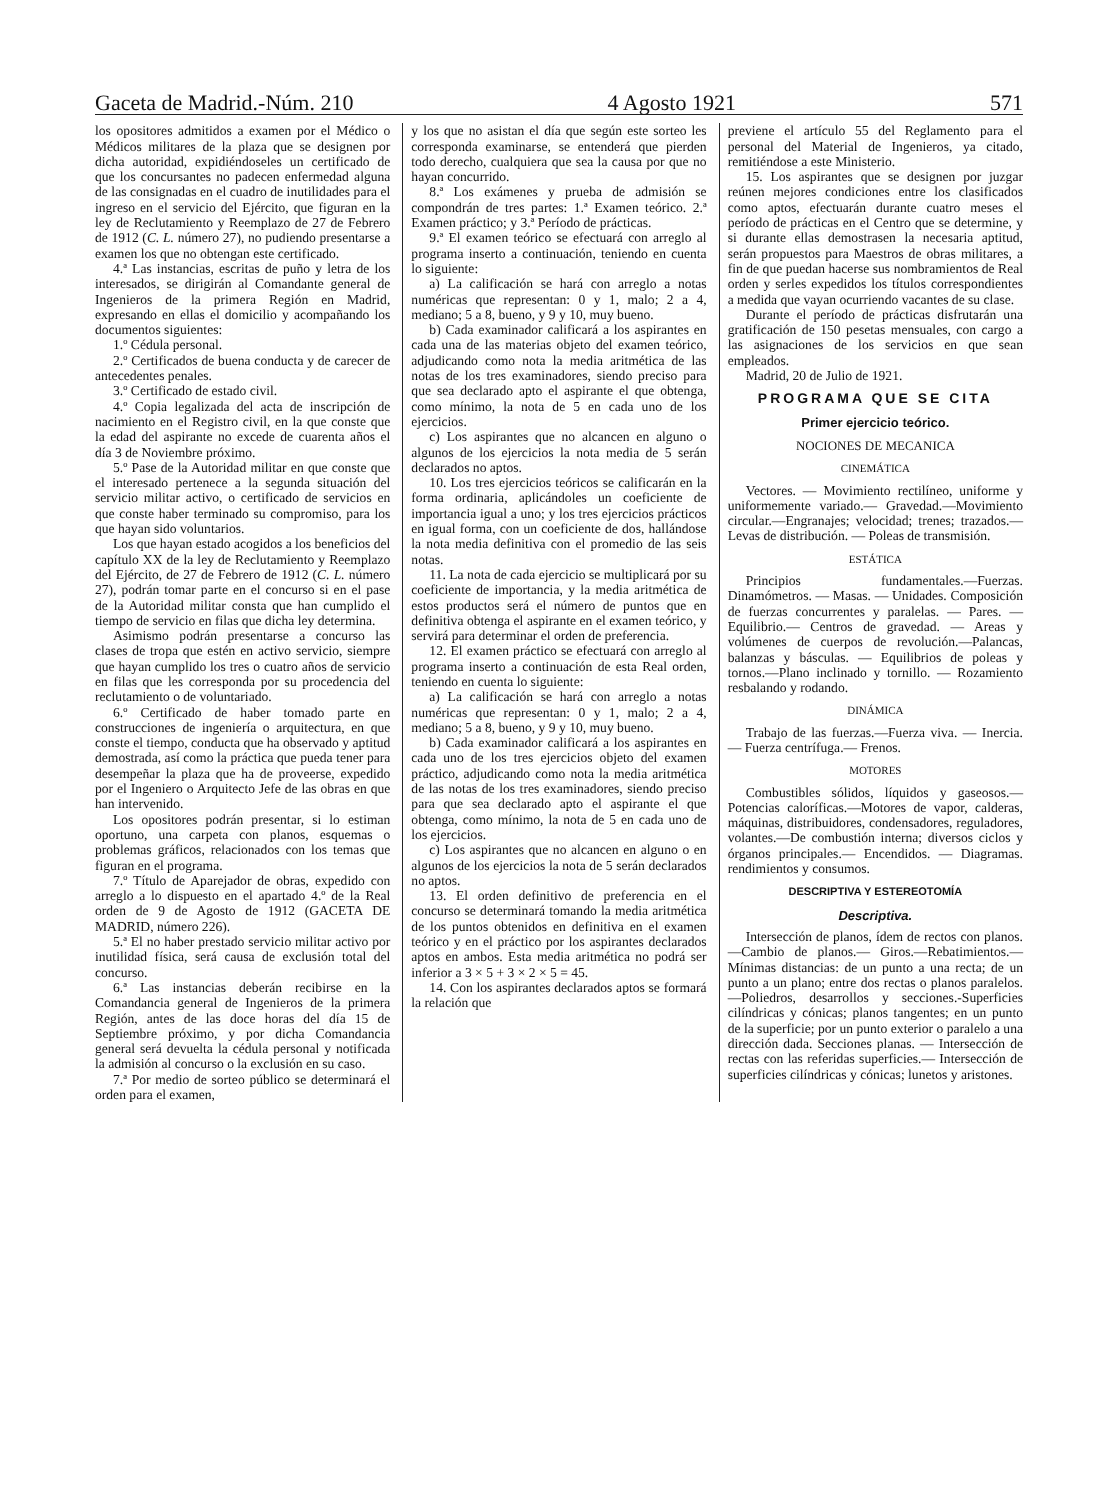Gaceta de Madrid.-Núm. 210 4 Agosto 1921 571
los opositores admitidos a examen por el Médico o Médicos militares de la plaza que se designen por dicha autoridad, expidiéndoseles un certificado de que los concursantes no padecen enfermedad alguna de las consignadas en el cuadro de inutilidades para el ingreso en el servicio del Ejército, que figuran en la ley de Reclutamiento y Reemplazo de 27 de Febrero de 1912 (C. L. número 27), no pudiendo presentarse a examen los que no obtengan este certificado.
4.ª Las instancias, escritas de puño y letra de los interesados, se dirigirán al Comandante general de Ingenieros de la primera Región en Madrid, expresando en ellas el domicilio y acompañando los documentos siguientes:
1.º Cédula personal.
2.º Certificados de buena conducta y de carecer de antecedentes penales.
3.º Certificado de estado civil.
4.º Copia legalizada del acta de inscripción de nacimiento en el Registro civil, en la que conste que la edad del aspirante no excede de cuarenta años el día 3 de Noviembre próximo.
5.º Pase de la Autoridad militar en que conste que el interesado pertenece a la segunda situación del servicio militar activo, o certificado de servicios en que conste haber terminado su compromiso, para los que hayan sido voluntarios.
Los que hayan estado acogidos a los beneficios del capítulo XX de la ley de Reclutamiento y Reemplazo del Ejército, de 27 de Febrero de 1912 (C. L. número 27), podrán tomar parte en el concurso si en el pase de la Autoridad militar consta que han cumplido el tiempo de servicio en filas que dicha ley determina.
Asimismo podrán presentarse a concurso las clases de tropa que estén en activo servicio, siempre que hayan cumplido los tres o cuatro años de servicio en filas que les corresponda por su procedencia del reclutamiento o de voluntariado.
6.º Certificado de haber tomado parte en construcciones de ingeniería o arquitectura, en que conste el tiempo, conducta que ha observado y aptitud demostrada, así como la práctica que pueda tener para desempeñar la plaza que ha de proveerse, expedido por el Ingeniero o Arquitecto Jefe de las obras en que han intervenido.
Los opositores podrán presentar, si lo estiman oportuno, una carpeta con planos, esquemas o problemas gráficos, relacionados con los temas que figuran en el programa.
7.º Título de Aparejador de obras, expedido con arreglo a lo dispuesto en el apartado 4.º de la Real orden de 9 de Agosto de 1912 (GACETA DE MADRID, número 226).
5.ª El no haber prestado servicio militar activo por inutilidad física, será causa de exclusión total del concurso.
6.ª Las instancias deberán recibirse en la Comandancia general de Ingenieros de la primera Región, antes de las doce horas del día 15 de Septiembre próximo, y por dicha Comandancia general será devuelta la cédula personal y notificada la admisión al concurso o la exclusión en su caso.
7.ª Por medio de sorteo público se determinará el orden para el examen,
y los que no asistan el día que según este sorteo les corresponda examinarse, se entenderá que pierden todo derecho, cualquiera que sea la causa por que no hayan concurrido.
8.ª Los exámenes y prueba de admisión se compondrán de tres partes: 1.ª Examen teórico. 2.ª Examen práctico; y 3.ª Período de prácticas.
9.ª El examen teórico se efectuará con arreglo al programa inserto a continuación, teniendo en cuenta lo siguiente:
a) La calificación se hará con arreglo a notas numéricas que representan: 0 y 1, malo; 2 a 4, mediano; 5 a 8, bueno, y 9 y 10, muy bueno.
b) Cada examinador calificará a los aspirantes en cada una de las materias objeto del examen teórico, adjudicando como nota la media aritmética de las notas de los tres examinadores, siendo preciso para que sea declarado apto el aspirante el que obtenga, como mínimo, la nota de 5 en cada uno de los ejercicios.
c) Los aspirantes que no alcancen en alguno o algunos de los ejercicios la nota media de 5 serán declarados no aptos.
10. Los tres ejercicios teóricos se calificarán en la forma ordinaria, aplicándoles un coeficiente de importancia igual a uno; y los tres ejercicios prácticos en igual forma, con un coeficiente de dos, hallándose la nota media definitiva con el promedio de las seis notas.
11. La nota de cada ejercicio se multiplicará por su coeficiente de importancia, y la media aritmética de estos productos será el número de puntos que en definitiva obtenga el aspirante en el examen teórico, y servirá para determinar el orden de preferencia.
12. El examen práctico se efectuará con arreglo al programa inserto a continuación de esta Real orden, teniendo en cuenta lo siguiente:
a) La calificación se hará con arreglo a notas numéricas que representan: 0 y 1, malo; 2 a 4, mediano; 5 a 8, bueno, y 9 y 10, muy bueno.
b) Cada examinador calificará a los aspirantes en cada uno de los tres ejercicios objeto del examen práctico, adjudicando como nota la media aritmética de las notas de los tres examinadores, siendo preciso para que sea declarado apto el aspirante el que obtenga, como mínimo, la nota de 5 en cada uno de los ejercicios.
c) Los aspirantes que no alcancen en alguno o en algunos de los ejercicios la nota de 5 serán declarados no aptos.
13. El orden definitivo de preferencia en el concurso se determinará tomando la media aritmética de los puntos obtenidos en definitiva en el examen teórico y en el práctico por los aspirantes declarados aptos en ambos. Esta media aritmética no podrá ser inferior a 3 × 5 + 3 × 2 × 5 = 45.
14. Con los aspirantes declarados aptos se formará la relación que
previene el artículo 55 del Reglamento para el personal del Material de Ingenieros, ya citado, remitiéndose a este Ministerio.
15. Los aspirantes que se designen por juzgar reúnen mejores condiciones entre los clasificados como aptos, efectuarán durante cuatro meses el período de prácticas en el Centro que se determine, y si durante ellas demostrasen la necesaria aptitud, serán propuestos para Maestros de obras militares, a fin de que puedan hacerse sus nombramientos de Real orden y serles expedidos los títulos correspondientes a medida que vayan ocurriendo vacantes de su clase.
Durante el período de prácticas disfrutarán una gratificación de 150 pesetas mensuales, con cargo a las asignaciones de los servicios en que sean empleados.
Madrid, 20 de Julio de 1921.
PROGRAMA QUE SE CITA
Primer ejercicio teórico.
NOCIONES DE MECANICA
CINEMÁTICA
Vectores. — Movimiento rectilíneo, uniforme y uniformemente variado.— Gravedad.—Movimiento circular.—Engranajes; velocidad; trenes; trazados.— Levas de distribución. — Poleas de transmisión.
ESTÁTICA
Principios fundamentales.—Fuerzas. Dinamómetros. — Masas. — Unidades. Composición de fuerzas concurrentes y paralelas. — Pares. — Equilibrio.— Centros de gravedad. — Areas y volúmenes de cuerpos de revolución.—Palancas, balanzas y básculas. — Equilibrios de poleas y tornos.—Plano inclinado y tornillo. — Rozamiento resbalando y rodando.
DINÁMICA
Trabajo de las fuerzas.—Fuerza viva. — Inercia. — Fuerza centrífuga.— Frenos.
MOTORES
Combustibles sólidos, líquidos y gaseosos.—Potencias caloríficas.—Motores de vapor, calderas, máquinas, distribuidores, condensadores, reguladores, volantes.—De combustión interna; diversos ciclos y órganos principales.— Encendidos. — Diagramas. rendimientos y consumos.
DESCRIPTIVA Y ESTEREOTOMÍA
Descriptiva.
Intersección de planos, ídem de rectos con planos.—Cambio de planos.— Giros.—Rebatimientos.—Mínimas distancias: de un punto a una recta; de un punto a un plano; entre dos rectas o planos paralelos.—Poliedros, desarrollos y secciones.-Superficies cilíndricas y cónicas; planos tangentes; en un punto de la superficie; por un punto exterior o paralelo a una dirección dada. Secciones planas. — Intersección de rectas con las referidas superficies.— Intersección de superficies cilíndricas y cónicas; lunetos y aristones.